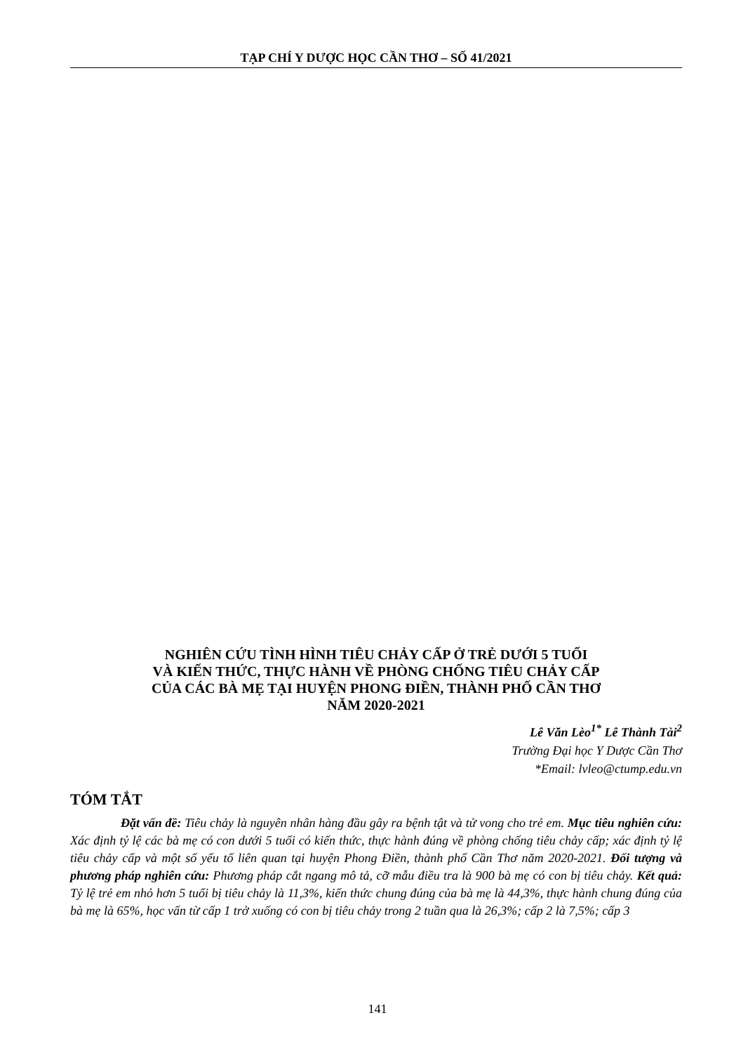TẠP CHÍ Y DƯỢC HỌC CẦN THƠ – SỐ 41/2021
NGHIÊN CỨU TÌNH HÌNH TIÊU CHẢY CẤP Ở TRẺ DƯỚI 5 TUỔI
VÀ KIẾN THỨC, THỰC HÀNH VỀ PHÒNG CHỐNG TIÊU CHẢY CẤP
CỦA CÁC BÀ MẸ TẠI HUYỆN PHONG ĐIỀN, THÀNH PHỐ CẦN THƠ
NĂM 2020-2021
Lê Văn Lèo<sup>1*</sup> Lê Thành Tài<sup>2</sup>
Trường Đại học Y Dược Cần Thơ
*Email: lvleo@ctump.edu.vn
TÓM TẮT
Đặt vấn đề: Tiêu chảy là nguyên nhân hàng đầu gây ra bệnh tật và tử vong cho trẻ em. Mục tiêu nghiên cứu: Xác định tỷ lệ các bà mẹ có con dưới 5 tuổi có kiến thức, thực hành đúng về phòng chống tiêu chảy cấp; xác định tỷ lệ tiêu chảy cấp và một số yếu tố liên quan tại huyện Phong Điền, thành phố Cần Thơ năm 2020-2021. Đối tượng và phương pháp nghiên cứu: Phương pháp cắt ngang mô tả, cỡ mẫu điều tra là 900 bà mẹ có con bị tiêu chảy. Kết quả: Tỷ lệ trẻ em nhỏ hơn 5 tuổi bị tiêu chảy là 11,3%, kiến thức chung đúng của bà mẹ là 44,3%, thực hành chung đúng của bà mẹ là 65%, học vấn từ cấp 1 trở xuống có con bị tiêu chảy trong 2 tuần qua là 26,3%; cấp 2 là 7,5%; cấp 3
141